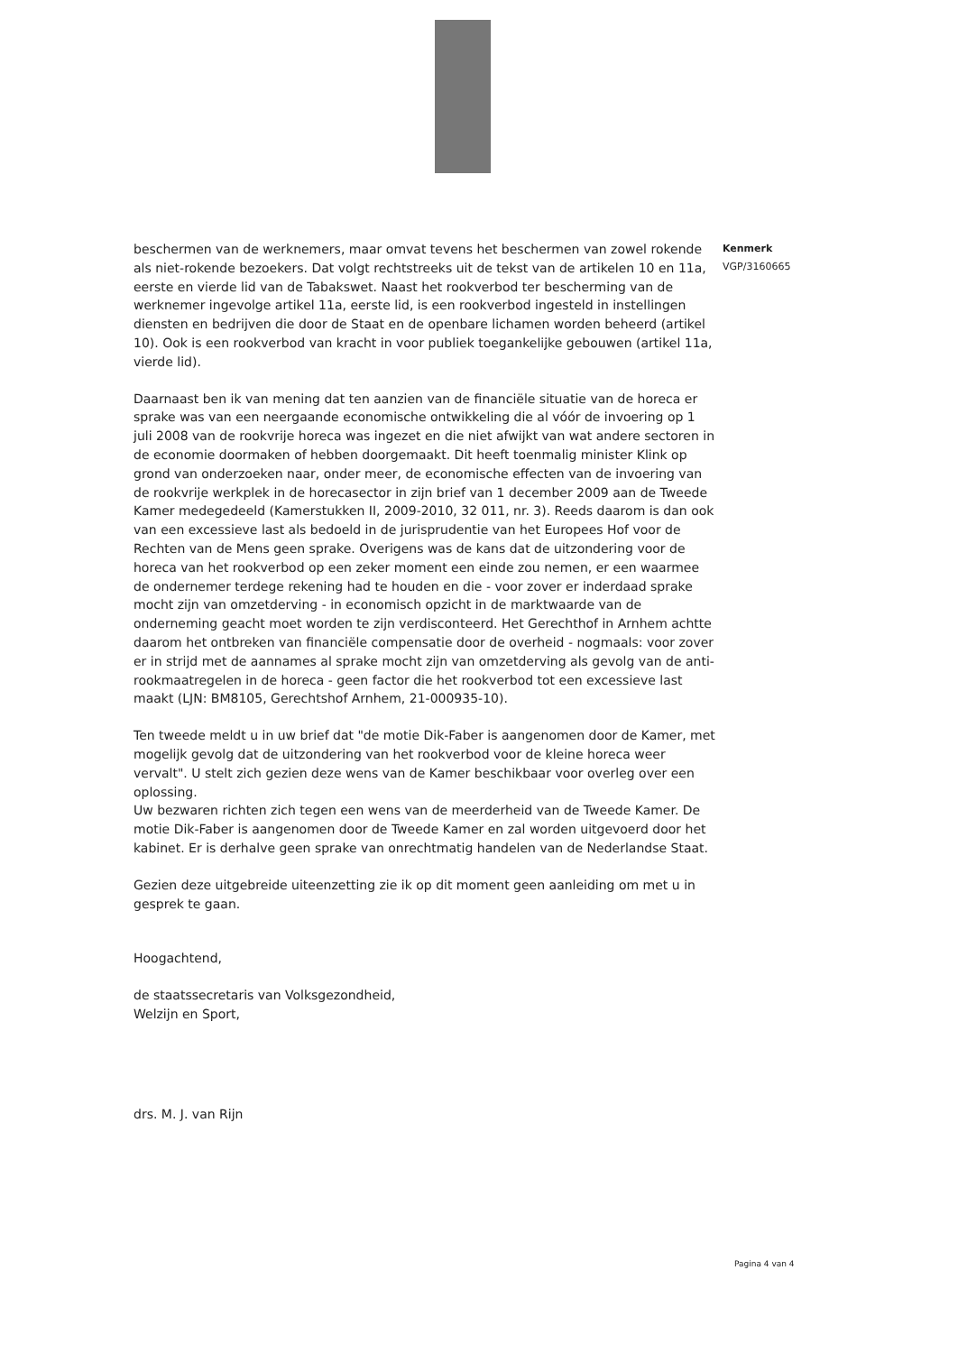beschermen van de werknemers, maar omvat tevens het beschermen van zowel rokende als niet-rokende bezoekers. Dat volgt rechtstreeks uit de tekst van de artikelen 10 en 11a, eerste en vierde lid van de Tabakswet. Naast het rookverbod ter bescherming van de werknemer ingevolge artikel 11a, eerste lid, is een rookverbod ingesteld in instellingen diensten en bedrijven die door de Staat en de openbare lichamen worden beheerd (artikel 10). Ook is een rookverbod van kracht in voor publiek toegankelijke gebouwen (artikel 11a, vierde lid).
Daarnaast ben ik van mening dat ten aanzien van de financiële situatie van de horeca er sprake was van een neergaande economische ontwikkeling die al vóór de invoering op 1 juli 2008 van de rookvrije horeca was ingezet en die niet afwijkt van wat andere sectoren in de economie doormaken of hebben doorgemaakt. Dit heeft toenmalig minister Klink op grond van onderzoeken naar, onder meer, de economische effecten van de invoering van de rookvrije werkplek in de horecasector in zijn brief van 1 december 2009 aan de Tweede Kamer medegedeeld (Kamerstukken II, 2009-2010, 32 011, nr. 3). Reeds daarom is dan ook van een excessieve last als bedoeld in de jurisprudentie van het Europees Hof voor de Rechten van de Mens geen sprake. Overigens was de kans dat de uitzondering voor de horeca van het rookverbod op een zeker moment een einde zou nemen, er een waarmee de ondernemer terdege rekening had te houden en die - voor zover er inderdaad sprake mocht zijn van omzetderving - in economisch opzicht in de marktwaarde van de onderneming geacht moet worden te zijn verdisconteerd. Het Gerechthof in Arnhem achtte daarom het ontbreken van financiële compensatie door de overheid - nogmaals: voor zover er in strijd met de aannames al sprake mocht zijn van omzetderving als gevolg van de anti-rookmaatregelen in de horeca - geen factor die het rookverbod tot een excessieve last maakt (LJN: BM8105, Gerechtshof Arnhem, 21-000935-10).
Ten tweede meldt u in uw brief dat "de motie Dik-Faber is aangenomen door de Kamer, met mogelijk gevolg dat de uitzondering van het rookverbod voor de kleine horeca weer vervalt". U stelt zich gezien deze wens van de Kamer beschikbaar voor overleg over een oplossing.
Uw bezwaren richten zich tegen een wens van de meerderheid van de Tweede Kamer. De motie Dik-Faber is aangenomen door de Tweede Kamer en zal worden uitgevoerd door het kabinet. Er is derhalve geen sprake van onrechtmatig handelen van de Nederlandse Staat.
Gezien deze uitgebreide uiteenzetting zie ik op dit moment geen aanleiding om met u in gesprek te gaan.
Hoogachtend,
de staatssecretaris van Volksgezondheid,
Welzijn en Sport,
drs. M. J. van Rijn
Kenmerk
VGP/3160665
Pagina 4 van 4